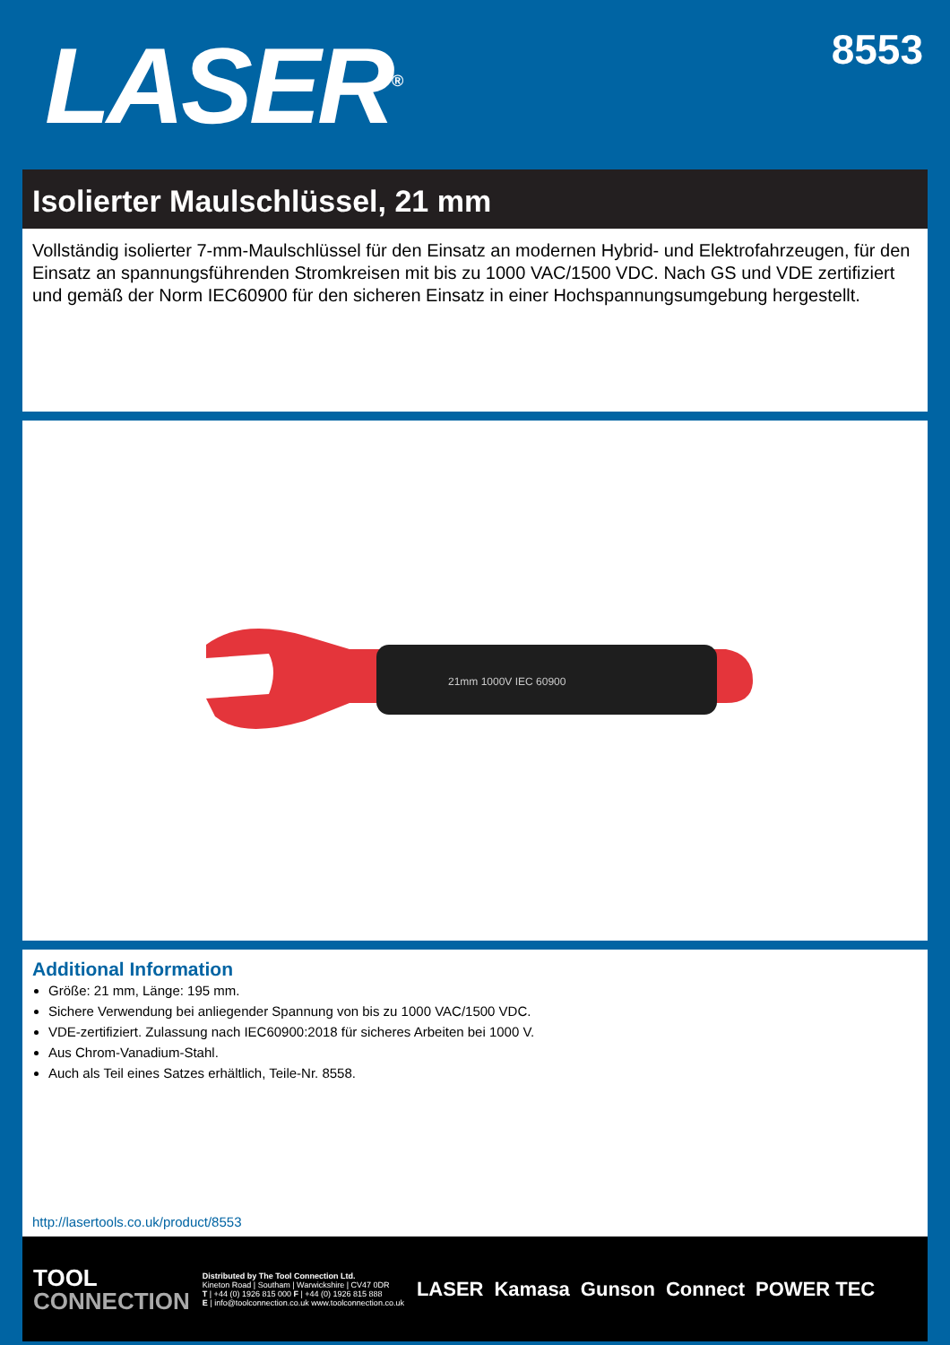LASER<sup>®</sup>
8553
Isolierter Maulschlüssel, 21 mm
Vollständig isolierter 7-mm-Maulschlüssel für den Einsatz an modernen Hybrid- und Elektrofahrzeugen, für den Einsatz an spannungsführenden Stromkreisen mit bis zu 1000 VAC/1500 VDC. Nach GS und VDE zertifiziert und gemäß der Norm IEC60900 für den sicheren Einsatz in einer Hochspannungsumgebung hergestellt.
21mm 1000V IEC 60900
Additional Information
Größe: 21 mm, Länge: 195 mm.
Sichere Verwendung bei anliegender Spannung von bis zu 1000 VAC/1500 VDC.
VDE-zertifiziert. Zulassung nach IEC60900:2018 für sicheres Arbeiten bei 1000 V.
Aus Chrom-Vanadium-Stahl.
Auch als Teil eines Satzes erhältlich, Teile-Nr. 8558.
http://lasertools.co.uk/product/8553
TOOL
CONNECTION
Distributed by The Tool Connection Ltd.
Kineton Road | Southam | Warwickshire | CV47 0DR
T | +44 (0) 1926 815 000 F | +44 (0) 1926 815 888
E | info@toolconnection.co.uk www.toolconnection.co.uk
LASER Kamasa Gunson Connect POWER TEC